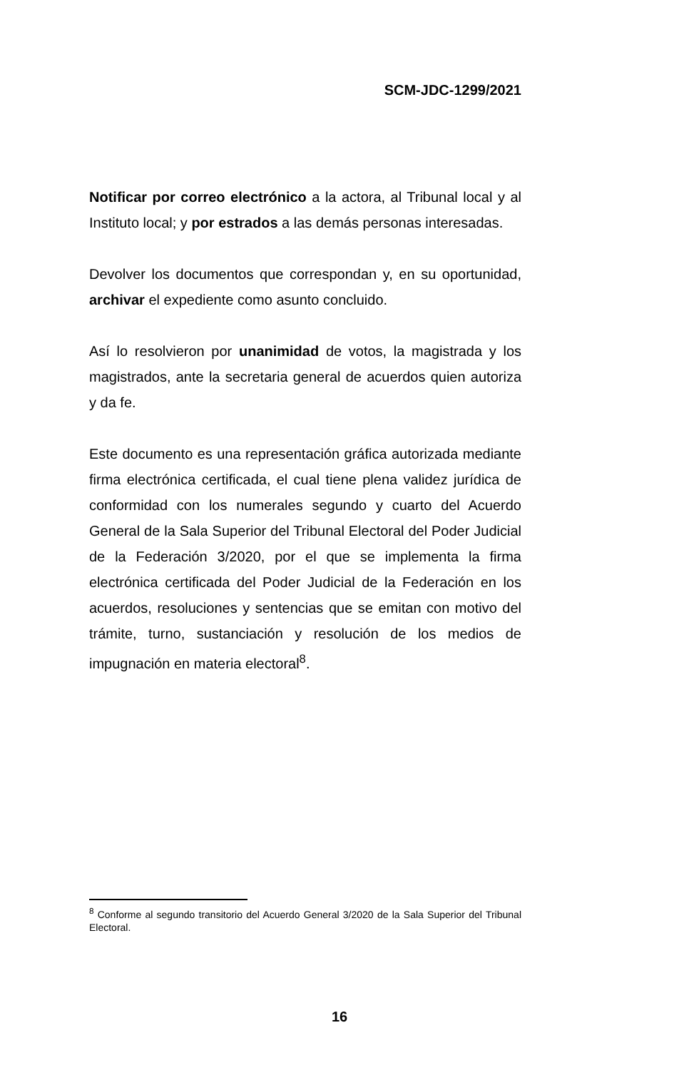SCM-JDC-1299/2021
Notificar por correo electrónico a la actora, al Tribunal local y al Instituto local; y por estrados a las demás personas interesadas.
Devolver los documentos que correspondan y, en su oportunidad, archivar el expediente como asunto concluido.
Así lo resolvieron por unanimidad de votos, la magistrada y los magistrados, ante la secretaria general de acuerdos quien autoriza y da fe.
Este documento es una representación gráfica autorizada mediante firma electrónica certificada, el cual tiene plena validez jurídica de conformidad con los numerales segundo y cuarto del Acuerdo General de la Sala Superior del Tribunal Electoral del Poder Judicial de la Federación 3/2020, por el que se implementa la firma electrónica certificada del Poder Judicial de la Federación en los acuerdos, resoluciones y sentencias que se emitan con motivo del trámite, turno, sustanciación y resolución de los medios de impugnación en materia electoral<sup>8</sup>.
<sup>8</sup> Conforme al segundo transitorio del Acuerdo General 3/2020 de la Sala Superior del Tribunal Electoral.
16